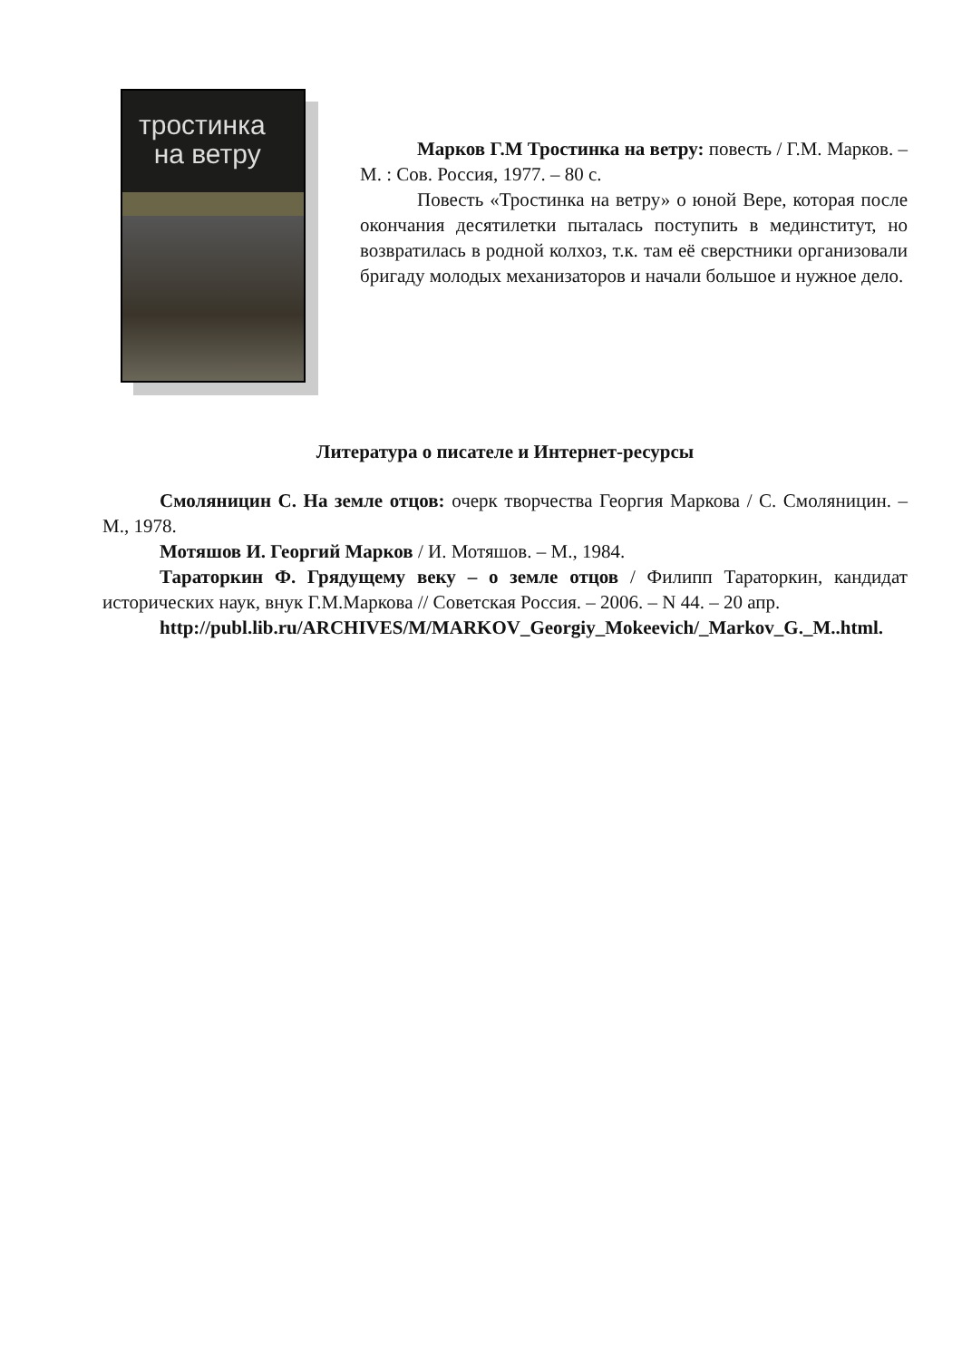тростинка
на ветру
Марков Г.М Тростинка на ветру: повесть / Г.М. Марков. – М. : Сов. Россия, 1977. – 80 с.
Повесть «Тростинка на ветру» о юной Вере, которая после окончания десятилетки пыталась поступить в мединститут, но возвратилась в родной колхоз, т.к. там её сверстники организовали бригаду молодых механизаторов и начали большое и нужное дело.
Литература о писателе и Интернет-ресурсы
Смоляницин С. На земле отцов: очерк творчества Георгия Маркова / С. Смоляницин. – М., 1978.
Мотяшов И. Георгий Марков / И. Мотяшов. – М., 1984.
Тараторкин Ф. Грядущему веку – о земле отцов / Филипп Тараторкин, кандидат исторических наук, внук Г.М.Маркова // Советская Россия. – 2006. – N 44. – 20 апр.
http://publ.lib.ru/ARCHIVES/M/MARKOV_Georgiy_Mokeevich/_Markov_G._M..html.